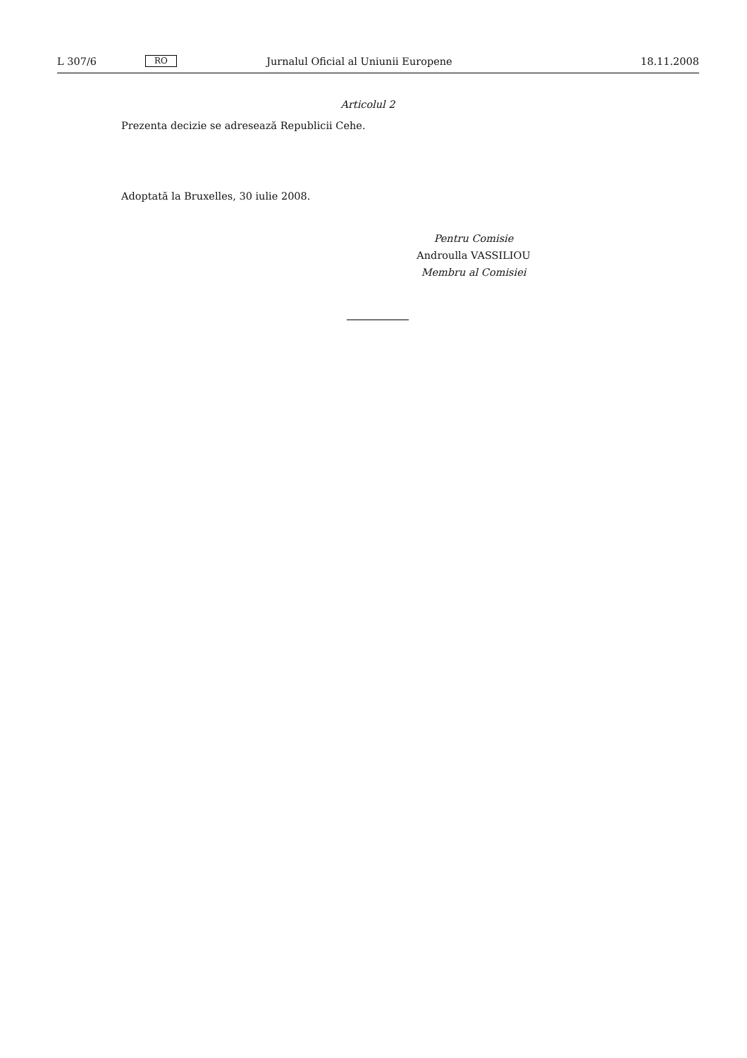L 307/6 RO Jurnalul Oficial al Uniunii Europene 18.11.2008
Articolul 2
Prezenta decizie se adresează Republicii Cehe.
Adoptată la Bruxelles, 30 iulie 2008.
Pentru Comisie
Androulla VASSILIOU
Membru al Comisiei